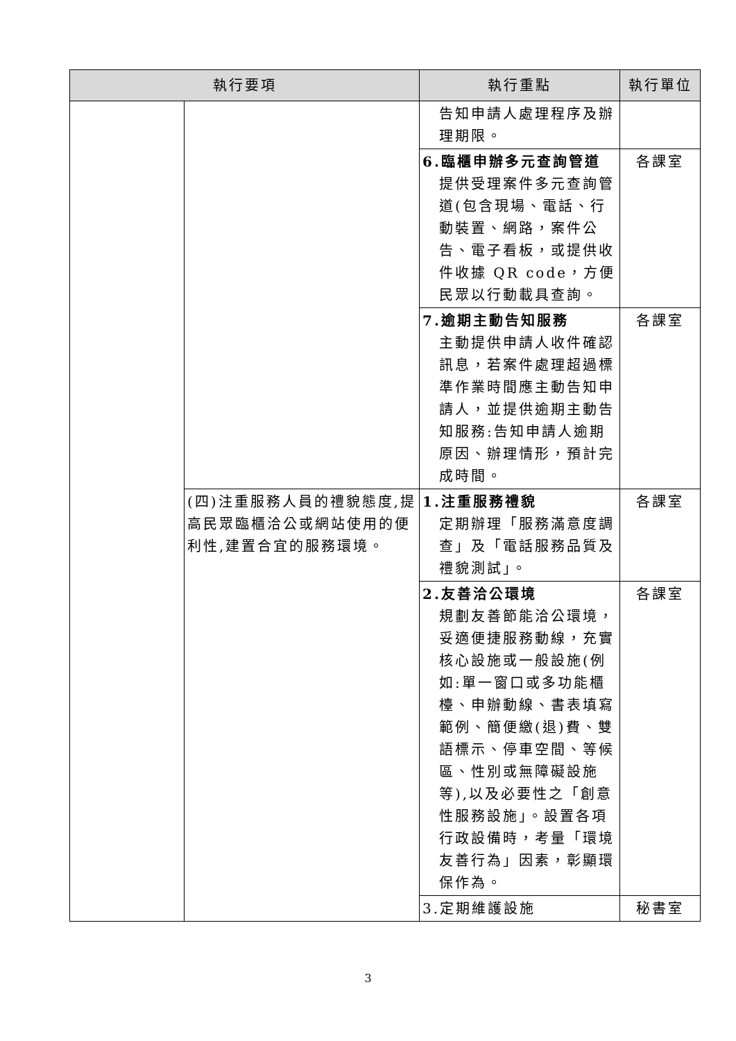| 執行要項 | | 執行重點 | 執行單位 |
| --- | --- | --- | --- |
| | | 告知申請人處理程序及辦理期限。 | |
| | | 6.臨櫃申辦多元查詢管道 提供受理案件多元查詢管道(包含現場、電話、行動裝置、網路，案件公告、電子看板，或提供收件收據 QR code，方便民眾以行動載具查詢。 | 各課室 |
| | | 7.逾期主動告知服務 主動提供申請人收件確認訊息，若案件處理超過標準作業時間應主動告知申請人，並提供逾期主動告知服務:告知申請人逾期原因、辦理情形，預計完成時間。 | 各課室 |
| | (四)注重服務人員的禮貌態度,提高民眾臨櫃洽公或網站使用的便利性,建置合宜的服務環境。 | 1.注重服務禮貌 定期辦理「服務滿意度調查」及「電話服務品質及禮貌測試」。 | 各課室 |
| | | 2.友善洽公環境 規劃友善節能洽公環境，妥適便捷服務動線，充實核心設施或一般設施(例如:單一窗口或多功能櫃檯、申辦動線、書表填寫範例、簡便繳(退)費、雙語標示、停車空間、等候區、性別或無障礙設施等),以及必要性之「創意性服務設施」。設置各項行政設備時，考量「環境友善行為」因素，彰顯環保作為。 | 各課室 |
| | | 3.定期維護設施 | 秘書室 |
3